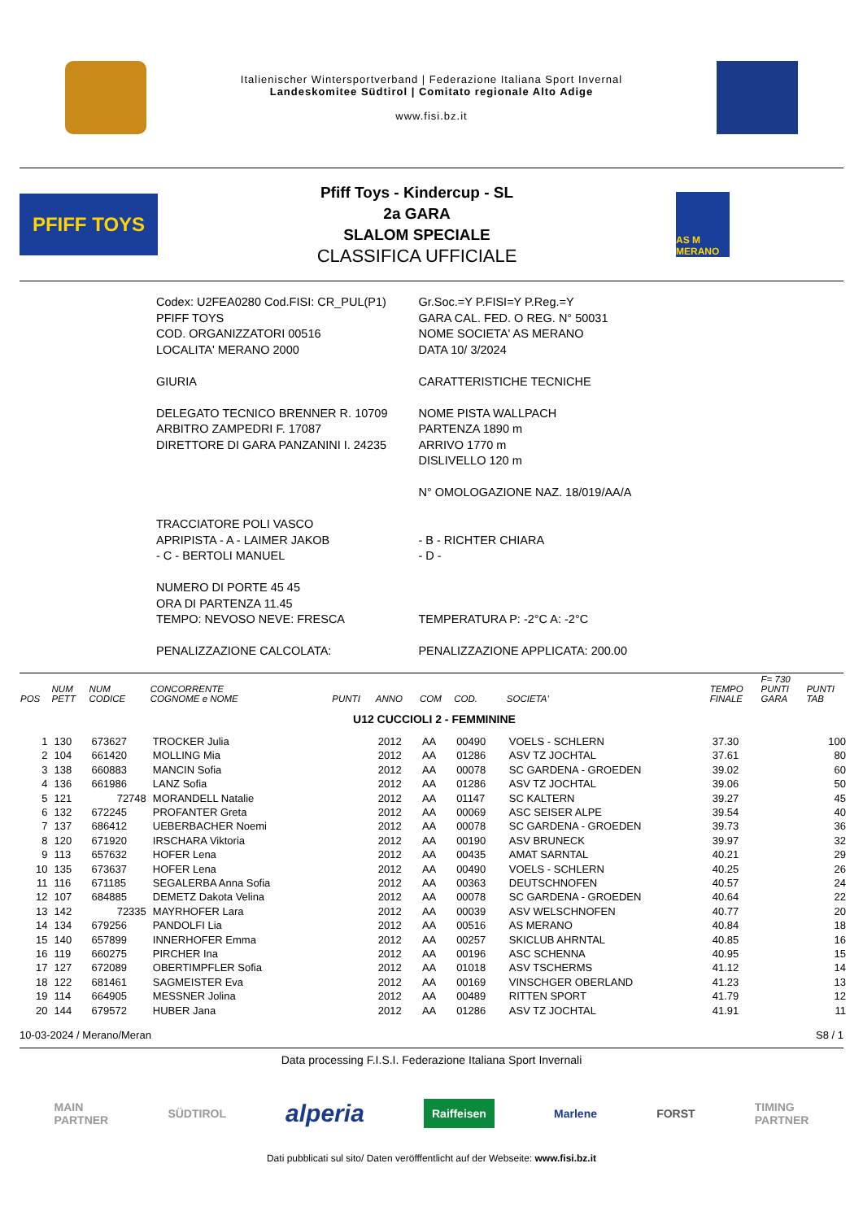Italienischer Wintersportverband | Federazione Italiana Sport Invernal
Landeskomitee Südtirol | Comitato regionale Alto Adige
www.fisi.bz.it
PFIFF TOYS
Pfiff Toys - Kindercup - SL
2a GARA
SLALOM SPECIALE
CLASSIFICA UFFICIALE
AS M MERANO
| Codex: U2FEA0280 Cod.FISI: CR_PUL(P1) | Gr.Soc.=Y P.FISI=Y P.Reg.=Y |
| PFIFF TOYS | GARA CAL. FED. O REG. N° 50031 |
| COD. ORGANIZZATORI 00516 | NOME SOCIETA' AS MERANO |
| LOCALITA' MERANO 2000 | DATA 10/ 3/2024 |
| GIURIA | CARATTERISTICHE TECNICHE |
| DELEGATO TECNICO BRENNER R. 10709 ARBITRO ZAMPEDRI F. 17087 DIRETTORE DI GARA PANZANINI I. 24235 | NOME PISTA WALLPACH PARTENZA 1890 m ARRIVO 1770 m DISLIVELLO 120 m N° OMOLOGAZIONE NAZ. 18/019/AA/A |
| TRACCIATORE POLI VASCO APRIPISTA - A - LAIMER JAKOB - C - BERTOLI MANUEL | - B - RICHTER CHIARA - D - |
| NUMERO DI PORTE 45 45 ORA DI PARTENZA 11.45 TEMPO: NEVOSO NEVE: FRESCA | TEMPERATURA P: -2°C A: -2°C |
| PENALIZZAZIONE CALCOLATA: | PENALIZZAZIONE APPLICATA: 200.00 |
| POS | NUM PETT | NUM CODICE | CONCORRENTE COGNOME e NOME | PUNTI | ANNO | COM | COD. | SOCIETA' | TEMPO FINALE | F= 730 PUNTI GARA | PUNTI TAB |
| --- | --- | --- | --- | --- | --- | --- | --- | --- | --- | --- | --- |
| U12 CUCCIOLI 2 - FEMMININE | | | | | | | | | | | |
| 1 | 130 | 673627 | TROCKER Julia | | 2012 | AA | 00490 | VOELS - SCHLERN | 37.30 | | 100 |
| 2 | 104 | 661420 | MOLLING Mia | | 2012 | AA | 01286 | ASV TZ JOCHTAL | 37.61 | | 80 |
| 3 | 138 | 660883 | MANCIN Sofia | | 2012 | AA | 00078 | SC GARDENA - GROEDEN | 39.02 | | 60 |
| 4 | 136 | 661986 | LANZ Sofia | | 2012 | AA | 01286 | ASV TZ JOCHTAL | 39.06 | | 50 |
| 5 | 121 | 72748 | MORANDELL Natalie | | 2012 | AA | 01147 | SC KALTERN | 39.27 | | 45 |
| 6 | 132 | 672245 | PROFANTER Greta | | 2012 | AA | 00069 | ASC SEISER ALPE | 39.54 | | 40 |
| 7 | 137 | 686412 | UEBERBACHER Noemi | | 2012 | AA | 00078 | SC GARDENA - GROEDEN | 39.73 | | 36 |
| 8 | 120 | 671920 | IRSCHARA Viktoria | | 2012 | AA | 00190 | ASV BRUNECK | 39.97 | | 32 |
| 9 | 113 | 657632 | HOFER Lena | | 2012 | AA | 00435 | AMAT SARNTAL | 40.21 | | 29 |
| 10 | 135 | 673637 | HOFER Lena | | 2012 | AA | 00490 | VOELS - SCHLERN | 40.25 | | 26 |
| 11 | 116 | 671185 | SEGALERBA Anna Sofia | | 2012 | AA | 00363 | DEUTSCHNOFEN | 40.57 | | 24 |
| 12 | 107 | 684885 | DEMETZ Dakota Velina | | 2012 | AA | 00078 | SC GARDENA - GROEDEN | 40.64 | | 22 |
| 13 | 142 | 72335 | MAYRHOFER Lara | | 2012 | AA | 00039 | ASV WELSCHNOFEN | 40.77 | | 20 |
| 14 | 134 | 679256 | PANDOLFI Lia | | 2012 | AA | 00516 | AS MERANO | 40.84 | | 18 |
| 15 | 140 | 657899 | INNERHOFER Emma | | 2012 | AA | 00257 | SKICLUB AHRNTAL | 40.85 | | 16 |
| 16 | 119 | 660275 | PIRCHER Ina | | 2012 | AA | 00196 | ASC SCHENNA | 40.95 | | 15 |
| 17 | 127 | 672089 | OBERTIMPFLER Sofia | | 2012 | AA | 01018 | ASV TSCHERMS | 41.12 | | 14 |
| 18 | 122 | 681461 | SAGMEISTER Eva | | 2012 | AA | 00169 | VINSCHGER OBERLAND | 41.23 | | 13 |
| 19 | 114 | 664905 | MESSNER Jolina | | 2012 | AA | 00489 | RITTEN SPORT | 41.79 | | 12 |
| 20 | 144 | 679572 | HUBER Jana | | 2012 | AA | 01286 | ASV TZ JOCHTAL | 41.91 | | 11 |
10-03-2024 / Merano/Meran S8 / 1
Data processing F.I.S.I. Federazione Italiana Sport Invernali
MAIN
PARTNER SÜDTIROL alperia Raiffeisen Marlene FORST TIMING
PARTNER
Dati pubblicati sul sito/ Daten veröfffentlicht auf der Webseite: www.fisi.bz.it